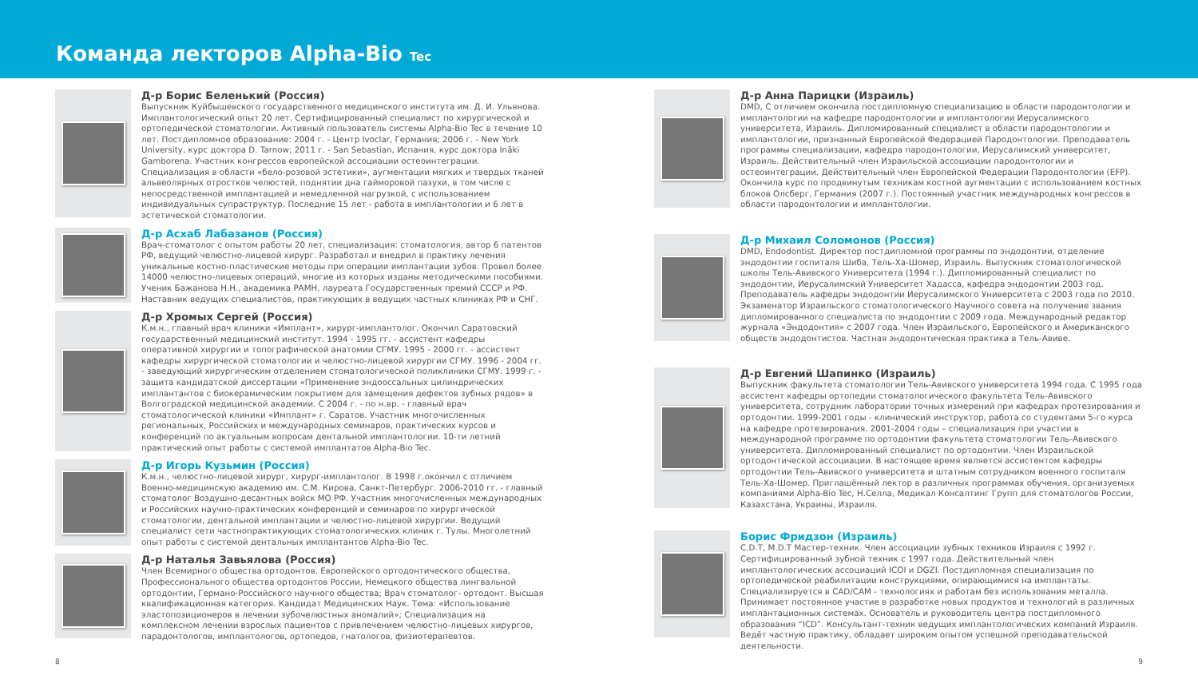Команда лекторов Alpha-Bio Tec
Д-р Борис Беленький (Россия)
Выпускник Куйбышевского государственного медицинского института им. Д. И. Ульянова. Имплантологический опыт 20 лет. Сертифицированный специалист по хирургической и ортопедической стоматологии. Активный пользователь системы Alpha-Bio Tec в течение 10 лет. Постдипломное образование: 2004 г. - Центр Ivoclar, Германия; 2006 г. - New York University, курс доктора D. Tarnow; 2011 г. - San Sebastian, Испания, курс доктора Inãki Gamborena. Участник конгрессов европейской ассоциации остеоинтеграции. Специализация в области «бело-розовой эстетики», аугментации мягких и твердых тканей альвеолярных отростков челюстей, поднятии дна гайморовой пазухи, в том числе с непосредственной имплантацией и немедленной нагрузкой, с использованием индивидуальных супраструктур. Последние 15 лет - работа в имплантологии и 6 лет в эстетической стоматологии.
Д-р Асхаб Лабазанов (Россия)
Врач-стоматолог с опытом работы 20 лет, специализация: стоматология, автор 6 патентов РФ, ведущий челюстно-лицевой хирург. Разработал и внедрил в практику лечения уникальные костно-пластические методы при операции имплантации зубов. Провел более 14000 челюстно-лицевых операций, многие из которых изданы методическими пособиями. Ученик Бажанова Н.Н., академика РАМН, лауреата Государственных премий СССР и РФ. Наставник ведущих специалистов, практикующих в ведущих частных клиниках РФ и СНГ.
Д-р Хромых Сергей (Россия)
К.м.н., главный врач клиники «Имплант», хирург-имплантолог. Окончил Саратовский государственный медицинский институт. 1994 - 1995 гг. - ассистент кафедры оперативной хирургии и топографической анатомии СГМУ. 1995 - 2000 гг. - ассистент кафедры хирургической стоматологии и челюстно-лицевой хирургии СГМУ. 1996 - 2004 гг. - заведующий хирургическим отделением стоматологической поликлиники СГМУ. 1999 г. - защита кандидатской диссертации «Применение эндооссальных цилиндрических имплантантов с биокерамическим покрытием для замещения дефектов зубных рядов» в Волгоградской медицинской академии. С 2004 г. - по н.вр. - главный врач стоматологической клиники «Имплант» г. Саратов. Участник многочисленных региональных, Российских и международных семинаров, практических курсов и конференций по актуальным вопросам дентальной имплантологии. 10-ти летний практический опыт работы с системой имплантатов Alpha-Bio Tec.
Д-р Игорь Кузьмин (Россия)
К.м.н., челюстно-лицевой хирург, хирург-имплантолог. В 1998 г.окончил с отличием Военно-медицинскую академию им. С.М. Кирова, Санкт-Петербург. 2006-2010 гг. - главный стоматолог Воздушно-десантных войск МО РФ. Участник многочисленных международных и Российских научно-практических конференций и семинаров по хирургической стоматологии, дентальной имплантации и челюстно-лицевой хирургии. Ведущий специалист сети частнопрактикующих стоматологических клиник г. Тулы. Многолетний опыт работы с системой дентальных имплантантов Alpha-Bio Tec.
Д-р Наталья Завьялова (Россия)
Член Всемирного общества ортодонтов, Европейского ортодонтического общества, Профессионального общества ортодонтов России, Немецкого общества лингвальной ортодонтии, Германо-Российского научного общества; Врач стоматолог- ортодонт. Высшая квалификационная категория. Кандидат Медицинских Наук. Тема: «Использование эластопозиционеров в лечении зубочелюстных аномалий»; Специализация на комплексном лечении взрослых пациентов с привлечением челюстно-лицевых хирургов, парадонтологов, имплантологов, ортопедов, гнатологов, физиотерапевтов.
Д-р Анна Парицки (Израиль)
DMD, С отличием окончила постдипломную специализацию в области пародонтологии и имплантологии на кафедре пародонтологии и имплантологии Иерусалимского университета, Израиль. Дипломированный специалист в области пародонтологии и имплантологии, признанный Европейской Федерацией Пародонтологии. Преподаватель программы специализации, кафедра пародонтологии, Иерусалимский университет, Израиль. Действительный член Израильской ассоциации пародонтологии и остеоинтеграции. Действительный член Европейской Федерации Пародонтологии (EFP). Окончила курс по продвинутым техникам костной аугментации с использованием костных блоков Олсберг, Германия (2007 г.). Постоянный участник международных конгрессов в области пародонтологии и имплантологии.
Д-р Михаил Соломонов (Россия)
DMD, Endodontist. Директор постдипломной программы по эндодонтии, отделение эндодонтии госпиталя Шиба, Тель-Ха-Шомер, Израиль. Выпускник стоматологической школы Тель-Авивского Университета (1994 г.). Дипломированный специалист по эндодонтии, Иерусалимский Университет Хадасса, кафедра эндодонтии 2003 год. Преподаватель кафедры эндодонтии Иерусалимского Университета с 2003 года по 2010. Экзаменатор Израильского стоматологического Научного совета на получение звания дипломированного специалиста по эндодонтии с 2009 года. Международный редактор журнала «Эндодонтия» с 2007 года. Член Израильского, Европейского и Американского обществ эндодонтистов. Частная эндодонтическая практика в Тель-Авиве.
Д-р Евгений Шапинко (Израиль)
Выпускник факультета стоматологии Тель-Авивского университета 1994 года. С 1995 года ассистент кафедры ортопедии стоматологического факультета Тель-Авивского университета, сотрудник лаборатории точных измерений при кафедрах протезирования и ортодонтии. 1999-2001 годы - клинический инструктор, работа со студентами 5-го курса на кафедре протезирования. 2001-2004 годы – специализация при участии в международной программе по ортодонтии факультета стоматологии Тель-Авивского университета. Дипломированный специалист по ортодонтии. Член Израильской ортодонтической ассоциации. В настоящее время является ассистентом кафедры ортодонтии Тель-Авивского университета и штатным сотрудником военного госпиталя Тель-Ха-Шомер. Приглашённый лектор в различных программах обучения, организуемых компаниями Alpha-Bio Tec, Н.Селла, Медикал Консалтинг Групп для стоматологов России, Казахстана, Украины, Израиля.
Борис Фридзон (Израиль)
C.D.T, M.D.T Мастер-техник. Член ассоциации зубных техников Израиля с 1992 г. Сертифицированный зубной техник с 1997 года. Действительный член имплантологических ассоциаций ICOI и DGZI. Постдипломная специализация по ортопедической реабилитации конструкциями, опирающимися на имплантаты. Специализируется в CAD/CAM - технологиях и работам без использования металла. Принимает постоянное участие в разработке новых продуктов и технологий в различных имплантационных системах. Основатель и руководитель центра постдипломного образования “ICD”. Консультант-техник ведущих имплантологических компаний Израиля. Ведёт частную практику, обладает широким опытом успешной преподавательской деятельности.
8 9